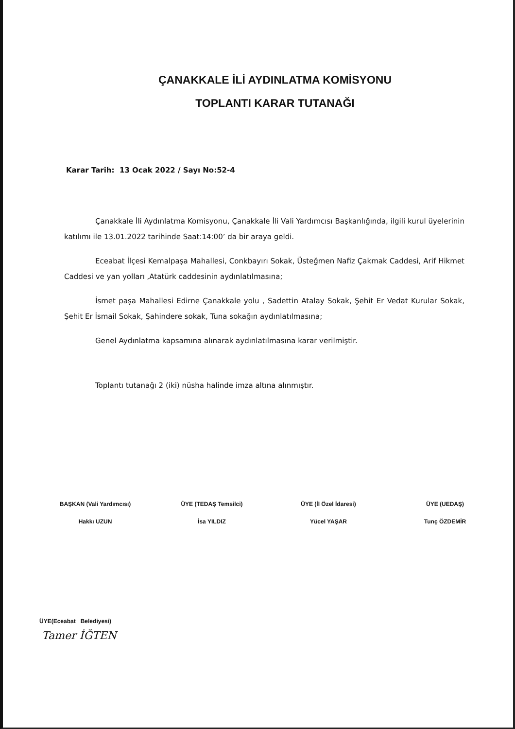ÇANAKKALE İLİ AYDINLATMA KOMİSYONU
TOPLANTI KARAR TUTANAĞI
Karar Tarih: 13 Ocak 2022 / Sayı No:52-4
Çanakkale İli Aydınlatma Komisyonu, Çanakkale İli Vali Yardımcısı Başkanlığında, ilgili kurul üyelerinin katılımı ile 13.01.2022 tarihinde Saat:14:00’ da bir araya geldi.
Eceabat İlçesi Kemalpaşa Mahallesi, Conkbayırı Sokak, Üsteğmen Nafiz Çakmak Caddesi, Arif Hikmet Caddesi ve yan yolları ,Atatürk caddesinin aydınlatılmasına;
İsmet paşa Mahallesi Edirne Çanakkale yolu , Sadettin Atalay Sokak, Şehit Er Vedat Kurular Sokak, Şehit Er İsmail Sokak, Şahindere sokak, Tuna sokağın aydınlatılmasına;
Genel Aydınlatma kapsamına alınarak aydınlatılmasına karar verilmiştir.
Toplantı tutanağı 2 (iki) nüsha halinde imza altına alınmıştır.
BAŞKAN (Vali Yardımcısı)
Hakkı UZUN
ÜYE (TEDAŞ Temsilci)
İsa YILDIZ
ÜYE (İl Özel İdaresi)
Yücel YAŞAR
ÜYE (UEDAŞ)
Tunç ÖZDEMİR
ÜYE(Eceabat Belediyesi)
Tamer İĞTEN